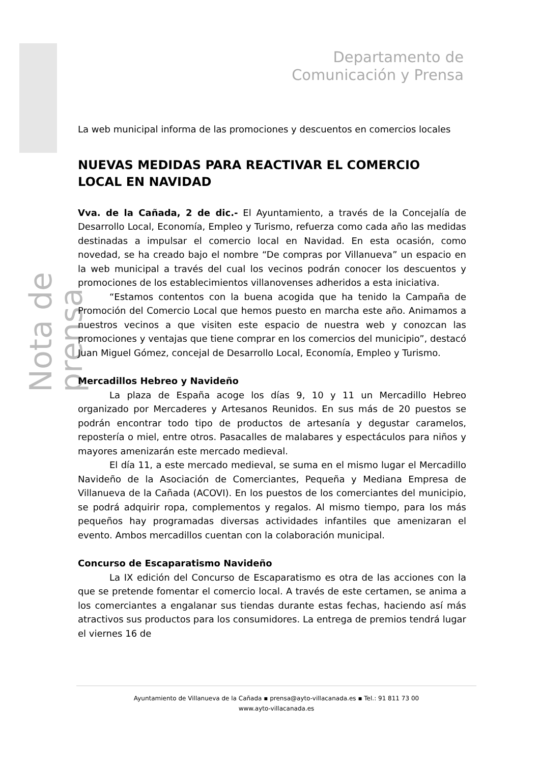Nota de prensa
Departamento de
Comunicación y Prensa
La web municipal informa de las promociones y descuentos en comercios locales
NUEVAS MEDIDAS PARA REACTIVAR EL COMERCIO LOCAL EN NAVIDAD
Vva. de la Cañada, 2 de dic.- El Ayuntamiento, a través de la Concejalía de Desarrollo Local, Economía, Empleo y Turismo, refuerza como cada año las medidas destinadas a impulsar el comercio local en Navidad. En esta ocasión, como novedad, se ha creado bajo el nombre “De compras por Villanueva” un espacio en la web municipal a través del cual los vecinos podrán conocer los descuentos y promociones de los establecimientos villanovenses adheridos a esta iniciativa.
“Estamos contentos con la buena acogida que ha tenido la Campaña de Promoción del Comercio Local que hemos puesto en marcha este año. Animamos a nuestros vecinos a que visiten este espacio de nuestra web y conozcan las promociones y ventajas que tiene comprar en los comercios del municipio”, destacó Juan Miguel Gómez, concejal de Desarrollo Local, Economía, Empleo y Turismo.
Mercadillos Hebreo y Navideño
La plaza de España acoge los días 9, 10 y 11 un Mercadillo Hebreo organizado por Mercaderes y Artesanos Reunidos. En sus más de 20 puestos se podrán encontrar todo tipo de productos de artesanía y degustar caramelos, repostería o miel, entre otros. Pasacalles de malabares y espectáculos para niños y mayores amenizarán este mercado medieval.
El día 11, a este mercado medieval, se suma en el mismo lugar el Mercadillo Navideño de la Asociación de Comerciantes, Pequeña y Mediana Empresa de Villanueva de la Cañada (ACOVI). En los puestos de los comerciantes del municipio, se podrá adquirir ropa, complementos y regalos. Al mismo tiempo, para los más pequeños hay programadas diversas actividades infantiles que amenizaran el evento. Ambos mercadillos cuentan con la colaboración municipal.
Concurso de Escaparatismo Navideño
La IX edición del Concurso de Escaparatismo es otra de las acciones con la que se pretende fomentar el comercio local. A través de este certamen, se anima a los comerciantes a engalanar sus tiendas durante estas fechas, haciendo así más atractivos sus productos para los consumidores. La entrega de premios tendrá lugar el viernes 16 de
Ayuntamiento de Villanueva de la Cañada ▪ prensa@ayto-villacanada.es ▪ Tel.: 91 811 73 00
www.ayto-villacanada.es